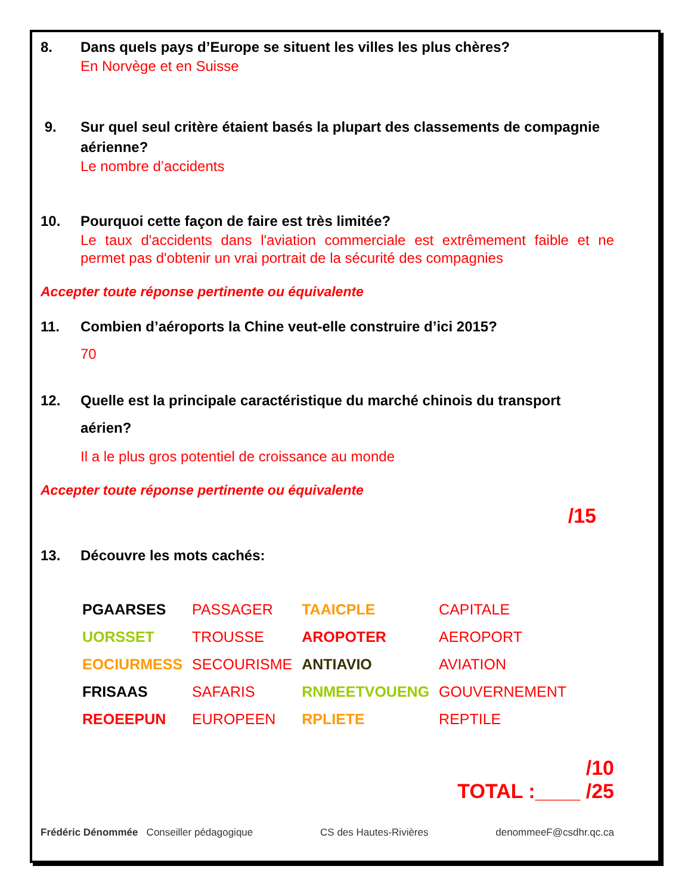8. Dans quels pays d’Europe se situent les villes les plus chères?
En Norvège et en Suisse
9. Sur quel seul critère étaient basés la plupart des classements de compagnie aérienne?
Le nombre d’accidents
10. Pourquoi cette façon de faire est très limitée?
Le taux d'accidents dans l'aviation commerciale est extrêmement faible et ne permet pas d'obtenir un vrai portrait de la sécurité des compagnies
Accepter toute réponse pertinente ou équivalente
11. Combien d’aéroports la Chine veut-elle construire d’ici 2015?
70
12. Quelle est la principale caractéristique du marché chinois du transport aérien?
Il a le plus gros potentiel de croissance au monde
Accepter toute réponse pertinente ou équivalente
/15
13. Découvre les mots cachés:
| PGAARSES | PASSAGER | TAAICPLE | CAPITALE |
| UORSSET | TROUSSE | AROPOTER | AEROPORT |
| EOCIURMESS | SECOURISME | ANTIAVIO | AVIATION |
| FRISAAS | SAFARIS | RNMEETVOUENG | GOUVERNEMENT |
| REOEEPUN | EUROPEEN | RPLIETE | REPTILE |
/10
TOTAL :____ /25
Frédéric Dénommée Conseiller pédagogique CS des Hautes-Rivières denommeeF@csdhr.qc.ca